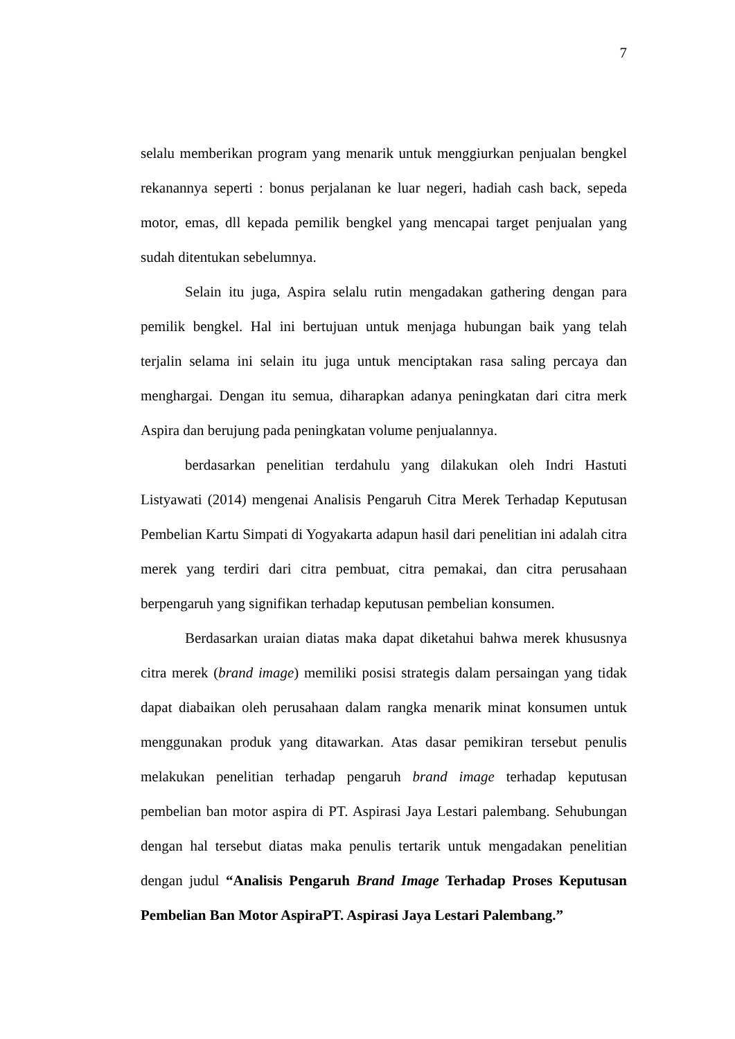7
selalu memberikan program yang menarik untuk menggiurkan penjualan bengkel rekanannya seperti : bonus perjalanan ke luar negeri, hadiah cash back, sepeda motor, emas, dll kepada pemilik bengkel yang mencapai target penjualan yang sudah ditentukan sebelumnya.
Selain itu juga, Aspira selalu rutin mengadakan gathering dengan para pemilik bengkel. Hal ini bertujuan untuk menjaga hubungan baik yang telah terjalin selama ini selain itu juga untuk menciptakan rasa saling percaya dan menghargai. Dengan itu semua, diharapkan adanya peningkatan dari citra merk Aspira dan berujung pada peningkatan volume penjualannya.
berdasarkan penelitian terdahulu yang dilakukan oleh Indri Hastuti Listyawati (2014) mengenai Analisis Pengaruh Citra Merek Terhadap Keputusan Pembelian Kartu Simpati di Yogyakarta adapun hasil dari penelitian ini adalah citra merek yang terdiri dari citra pembuat, citra pemakai, dan citra perusahaan berpengaruh yang signifikan terhadap keputusan pembelian konsumen.
Berdasarkan uraian diatas maka dapat diketahui bahwa merek khususnya citra merek (brand image) memiliki posisi strategis dalam persaingan yang tidak dapat diabaikan oleh perusahaan dalam rangka menarik minat konsumen untuk menggunakan produk yang ditawarkan. Atas dasar pemikiran tersebut penulis melakukan penelitian terhadap pengaruh brand image terhadap keputusan pembelian ban motor aspira di PT. Aspirasi Jaya Lestari palembang. Sehubungan dengan hal tersebut diatas maka penulis tertarik untuk mengadakan penelitian dengan judul “Analisis Pengaruh Brand Image Terhadap Proses Keputusan Pembelian Ban Motor AspiraPT. Aspirasi Jaya Lestari Palembang.”